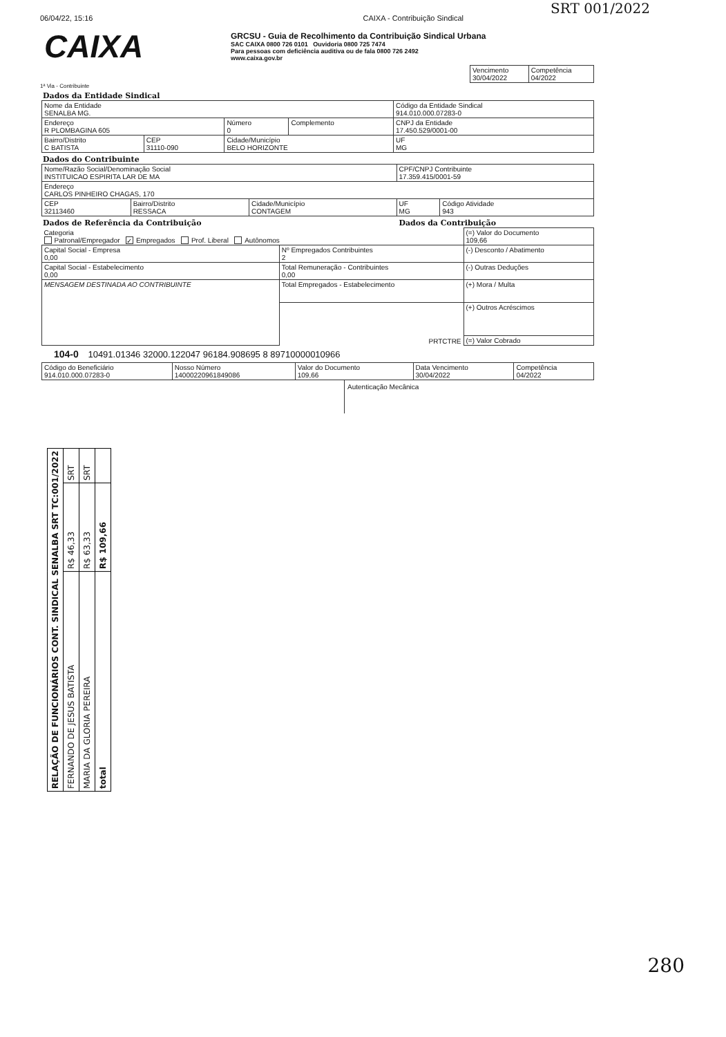SRT 001/2022
06/04/22, 15:16 CAIXA - Contribuição Sindical
CAIXA
GRCSU - Guia de Recolhimento da Contribuição Sindical Urbana
SAC CAIXA 0800 726 0101 Ouvidoria 0800 725 7474
Para pessoas com deficiência auditiva ou de fala 0800 726 2492
www.caixa.gov.br
| Vencimento 30/04/2022 | Competência 04/2022 |
1ª Via - Contribuinte
Dados da Entidade Sindical
| Nome da Entidade SENALBA MG. | | | | Código da Entidade Sindical 914.010.000.07283-0 | |
| Endereço R PLOMBAGINA 605 | | Número 0 | Complemento | CNPJ da Entidade 17.450.529/0001-00 | |
| Bairro/Distrito C BATISTA | CEP 31110-090 | Cidade/Município BELO HORIZONTE | | | UF MG |
Dados do Contribuinte
| Nome/Razão Social/Denominação Social INSTITUICAO ESPIRITA LAR DE MA | | | CPF/CNPJ Contribuinte 17.359.415/0001-59 | |
| Endereço CARLOS PINHEIRO CHAGAS, 170 | | | | |
| CEP 32113460 | Bairro/Distrito RESSACA | Cidade/Município CONTAGEM | UF MG | Código Atividade 943 |
Dados de Referência da Contribuição
Dados da Contribuição
| Categoria Patronal/Empregador ✓ Empregados Prof. Liberal Autônomos | | (=) Valor do Documento 109,66 |
| Capital Social - Empresa 0,00 | Nº Empregados Contribuintes 2 | (-) Desconto / Abatimento |
| Capital Social - Estabelecimento 0,00 | Total Remuneração - Contribuintes 0,00 | (-) Outras Deduções |
| MENSAGEM DESTINADA AO CONTRIBUINTE | Total Empregados - Estabelecimento | (+) Mora / Multa |
| | PRTCTRE | (+) Outros Acréscimos |
| | | (=) Valor Cobrado |
104-0 10491.01346 32000.122047 96184.908695 8 89710000010966
| Código do Beneficiário 914.010.000.07283-0 | Nosso Número 14000220961849086 | Valor do Documento 109,66 | Data Vencimento 30/04/2022 | Competência 04/2022 |
Autenticação Mecânica
| RELAÇÃO DE FUNCIONÁRIOS CONT. SINDICAL SENALBA SRT TC:001/2022 | | |
| FERNANDO DE JESUS BATISTA | R$ 46,33 | SRT |
| MARIA DA GLORIA PEREIRA | R$ 63,33 | SRT |
| total | R$ 109,66 | |
280